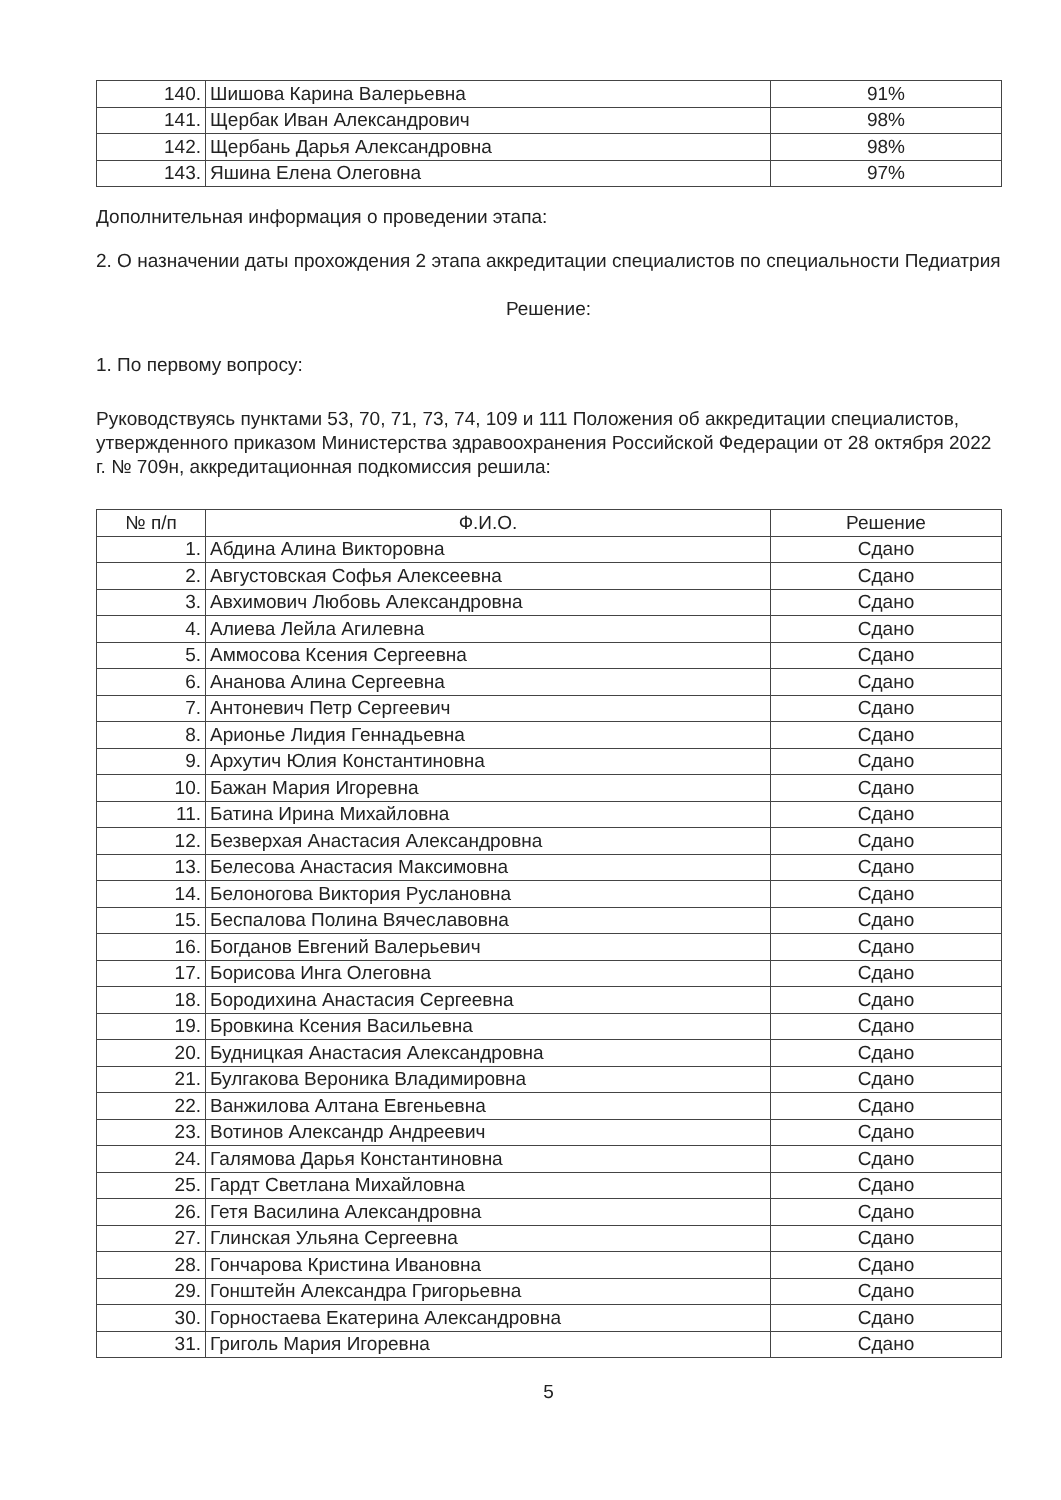| 140. | Шишова Карина Валерьевна | 91% |
| 141. | Щербак Иван Александрович | 98% |
| 142. | Щербань Дарья Александровна | 98% |
| 143. | Яшина Елена Олеговна | 97% |
Дополнительная информация о проведении этапа:
2. О назначении даты прохождения 2 этапа аккредитации специалистов по специальности Педиатрия
Решение:
1. По первому вопросу:
Руководствуясь пунктами 53, 70, 71, 73, 74, 109 и 111 Положения об аккредитации специалистов, утвержденного приказом Министерства здравоохранения Российской Федерации от 28 октября 2022 г. № 709н, аккредитационная подкомиссия решила:
| № п/п | Ф.И.О. | Решение |
| --- | --- | --- |
| 1. | Абдина Алина Викторовна | Сдано |
| 2. | Августовская Софья Алексеевна | Сдано |
| 3. | Авхимович Любовь Александровна | Сдано |
| 4. | Алиева Лейла Агилевна | Сдано |
| 5. | Аммосова Ксения Сергеевна | Сдано |
| 6. | Ананова Алина Сергеевна | Сдано |
| 7. | Антоневич Петр Сергеевич | Сдано |
| 8. | Арионье Лидия Геннадьевна | Сдано |
| 9. | Архутич Юлия Константиновна | Сдано |
| 10. | Бажан Мария Игоревна | Сдано |
| 11. | Батина Ирина Михайловна | Сдано |
| 12. | Безверхая Анастасия Александровна | Сдано |
| 13. | Белесова Анастасия Максимовна | Сдано |
| 14. | Белоногова Виктория Руслановна | Сдано |
| 15. | Беспалова Полина Вячеславовна | Сдано |
| 16. | Богданов Евгений Валерьевич | Сдано |
| 17. | Борисова Инга Олеговна | Сдано |
| 18. | Бородихина Анастасия Сергеевна | Сдано |
| 19. | Бровкина Ксения Васильевна | Сдано |
| 20. | Будницкая Анастасия Александровна | Сдано |
| 21. | Булгакова Вероника Владимировна | Сдано |
| 22. | Ванжилова Алтана Евгеньевна | Сдано |
| 23. | Вотинов Александр Андреевич | Сдано |
| 24. | Галямова Дарья Константиновна | Сдано |
| 25. | Гардт Светлана Михайловна | Сдано |
| 26. | Гетя Василина Александровна | Сдано |
| 27. | Глинская Ульяна Сергеевна | Сдано |
| 28. | Гончарова Кристина Ивановна | Сдано |
| 29. | Гонштейн Александра Григорьевна | Сдано |
| 30. | Горностаева Екатерина Александровна | Сдано |
| 31. | Григоль Мария Игоревна | Сдано |
5